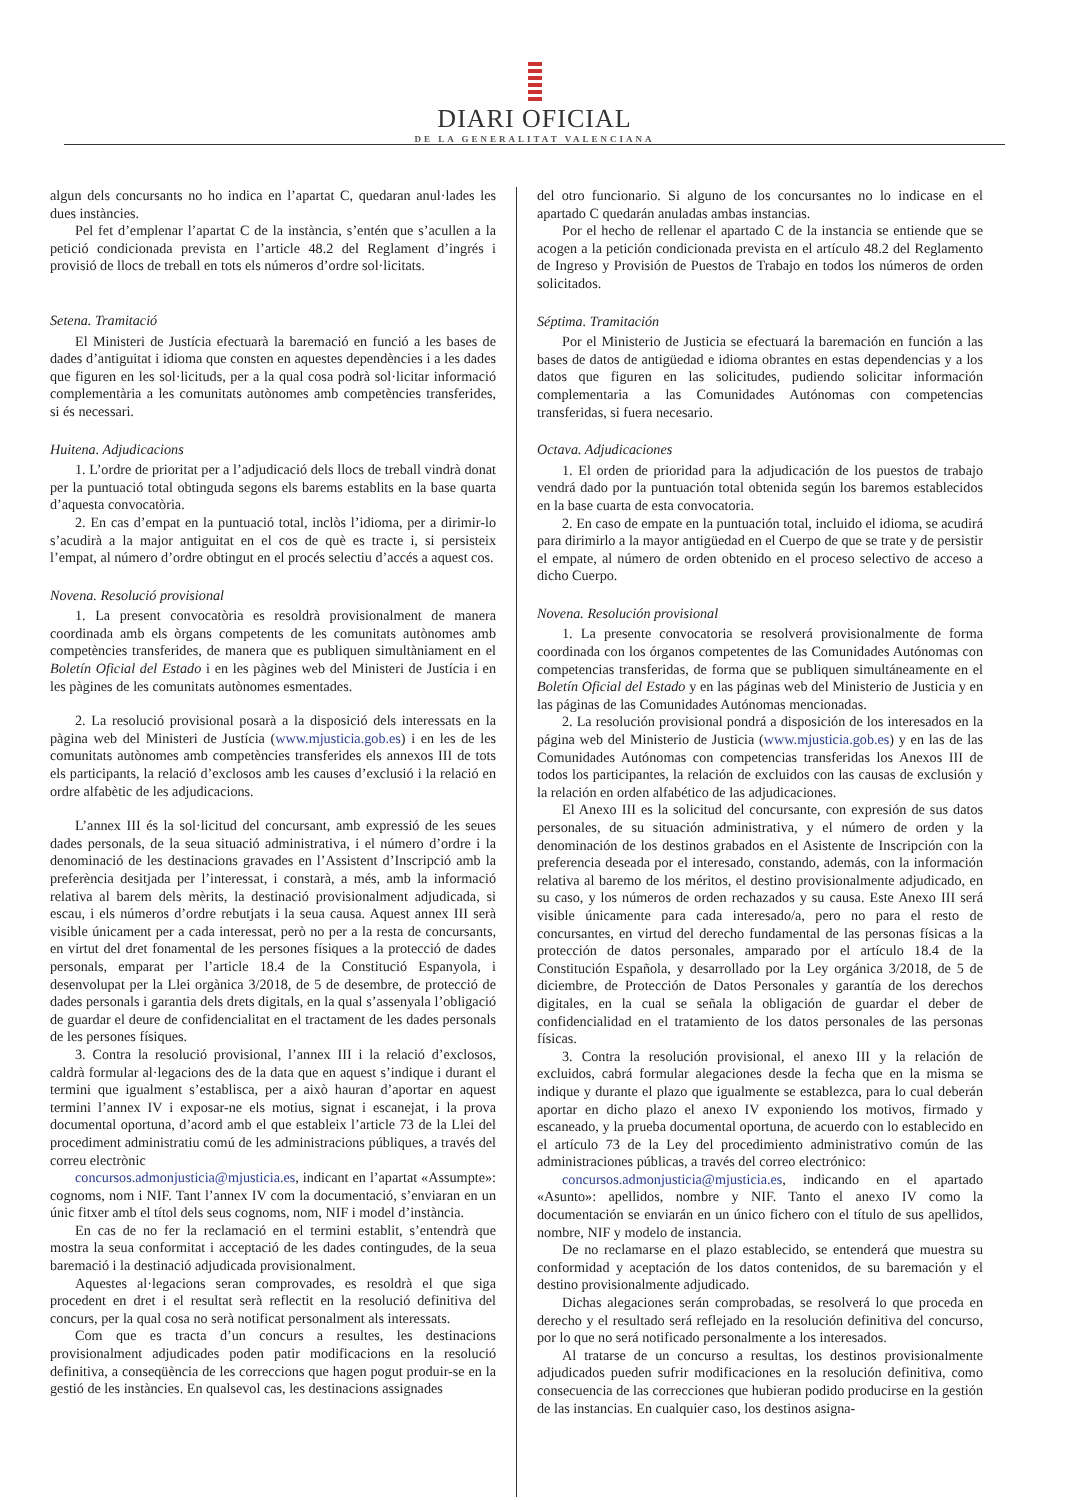DIARI OFICIAL
DE LA GENERALITAT VALENCIANA
algun dels concursants no ho indica en l’apartat C, quedaran anul·lades les dues instàncies.
Pel fet d’emplenar l’apartat C de la instància, s’entén que s’acullen a la petició condicionada prevista en l’article 48.2 del Reglament d’ingrés i provisió de llocs de treball en tots els números d’ordre sol·licitats.
Setena. Tramitació
El Ministeri de Justícia efectuarà la baremació en funció a les bases de dades d’antiguitat i idioma que consten en aquestes dependències i a les dades que figuren en les sol·licituds, per a la qual cosa podrà sol·licitar informació complementària a les comunitats autònomes amb competències transferides, si és necessari.
Huitena. Adjudicacions
1. L’ordre de prioritat per a l’adjudicació dels llocs de treball vindrà donat per la puntuació total obtinguda segons els barems establits en la base quarta d’aquesta convocatòria.
2. En cas d’empat en la puntuació total, inclòs l’idioma, per a dirimir-lo s’acudirà a la major antiguitat en el cos de què es tracte i, si persisteix l’empat, al número d’ordre obtingut en el procés selectiu d’accés a aquest cos.
Novena. Resolució provisional
1. La present convocatòria es resoldrà provisionalment de manera coordinada amb els òrgans competents de les comunitats autònomes amb competències transferides, de manera que es publiquen simultàniament en el Boletín Oficial del Estado i en les pàgines web del Ministeri de Justícia i en les pàgines de les comunitats autònomes esmentades.
2. La resolució provisional posarà a la disposició dels interessats en la pàgina web del Ministeri de Justícia (www.mjusticia.gob.es) i en les de les comunitats autònomes amb competències transferides els annexos III de tots els participants, la relació d’exclosos amb les causes d’exclusió i la relació en ordre alfabètic de les adjudicacions.
L’annex III és la sol·licitud del concursant, amb expressió de les seues dades personals, de la seua situació administrativa, i el número d’ordre i la denominació de les destinacions gravades en l’Assistent d’Inscripció amb la preferència desitjada per l’interessat, i constarà, a més, amb la informació relativa al barem dels mèrits, la destinació provisionalment adjudicada, si escau, i els números d’ordre rebutjats i la seua causa. Aquest annex III serà visible únicament per a cada interessat, però no per a la resta de concursants, en virtut del dret fonamental de les persones físiques a la protecció de dades personals, emparat per l’article 18.4 de la Constitució Espanyola, i desenvolupat per la Llei orgànica 3/2018, de 5 de desembre, de protecció de dades personals i garantia dels drets digitals, en la qual s’assenyala l’obligació de guardar el deure de confidencialitat en el tractament de les dades personals de les persones físiques.
3. Contra la resolució provisional, l’annex III i la relació d’exclosos, caldrà formular al·legacions des de la data que en aquest s’indique i durant el termini que igualment s’establisca, per a això hauran d’aportar en aquest termini l’annex IV i exposar-ne els motius, signat i escanejat, i la prova documental oportuna, d’acord amb el que estableix l’article 73 de la Llei del procediment administratiu comú de les administracions públiques, a través del correu electrònic
concursos.admonjusticia@mjusticia.es, indicant en l’apartat «Assumpte»: cognoms, nom i NIF. Tant l’annex IV com la documentació, s’enviaran en un únic fitxer amb el títol dels seus cognoms, nom, NIF i model d’instància.
En cas de no fer la reclamació en el termini establit, s’entendrà que mostra la seua conformitat i acceptació de les dades contingudes, de la seua baremació i la destinació adjudicada provisionalment.
Aquestes al·legacions seran comprovades, es resoldrà el que siga procedent en dret i el resultat serà reflectit en la resolució definitiva del concurs, per la qual cosa no serà notificat personalment als interessats.
Com que es tracta d’un concurs a resultes, les destinacions provisionalment adjudicades poden patir modificacions en la resolució definitiva, a conseqüència de les correccions que hagen pogut produir-se en la gestió de les instàncies. En qualsevol cas, les destinacions assignades
del otro funcionario. Si alguno de los concursantes no lo indicase en el apartado C quedarán anuladas ambas instancias.
Por el hecho de rellenar el apartado C de la instancia se entiende que se acogen a la petición condicionada prevista en el artículo 48.2 del Reglamento de Ingreso y Provisión de Puestos de Trabajo en todos los números de orden solicitados.
Séptima. Tramitación
Por el Ministerio de Justicia se efectuará la baremación en función a las bases de datos de antigüedad e idioma obrantes en estas dependencias y a los datos que figuren en las solicitudes, pudiendo solicitar información complementaria a las Comunidades Autónomas con competencias transferidas, si fuera necesario.
Octava. Adjudicaciones
1. El orden de prioridad para la adjudicación de los puestos de trabajo vendrá dado por la puntuación total obtenida según los baremos establecidos en la base cuarta de esta convocatoria.
2. En caso de empate en la puntuación total, incluido el idioma, se acudirá para dirimirlo a la mayor antigüedad en el Cuerpo de que se trate y de persistir el empate, al número de orden obtenido en el proceso selectivo de acceso a dicho Cuerpo.
Novena. Resolución provisional
1. La presente convocatoria se resolverá provisionalmente de forma coordinada con los órganos competentes de las Comunidades Autónomas con competencias transferidas, de forma que se publiquen simultáneamente en el Boletín Oficial del Estado y en las páginas web del Ministerio de Justicia y en las páginas de las Comunidades Autónomas mencionadas.
2. La resolución provisional pondrá a disposición de los interesados en la página web del Ministerio de Justicia (www.mjusticia.gob.es) y en las de las Comunidades Autónomas con competencias transferidas los Anexos III de todos los participantes, la relación de excluidos con las causas de exclusión y la relación en orden alfabético de las adjudicaciones.
El Anexo III es la solicitud del concursante, con expresión de sus datos personales, de su situación administrativa, y el número de orden y la denominación de los destinos grabados en el Asistente de Inscripción con la preferencia deseada por el interesado, constando, además, con la información relativa al baremo de los méritos, el destino provisionalmente adjudicado, en su caso, y los números de orden rechazados y su causa. Este Anexo III será visible únicamente para cada interesado/a, pero no para el resto de concursantes, en virtud del derecho fundamental de las personas físicas a la protección de datos personales, amparado por el artículo 18.4 de la Constitución Española, y desarrollado por la Ley orgánica 3/2018, de 5 de diciembre, de Protección de Datos Personales y garantía de los derechos digitales, en la cual se señala la obligación de guardar el deber de confidencialidad en el tratamiento de los datos personales de las personas físicas.
3. Contra la resolución provisional, el anexo III y la relación de excluidos, cabrá formular alegaciones desde la fecha que en la misma se indique y durante el plazo que igualmente se establezca, para lo cual deberán aportar en dicho plazo el anexo IV exponiendo los motivos, firmado y escaneado, y la prueba documental oportuna, de acuerdo con lo establecido en el artículo 73 de la Ley del procedimiento administrativo común de las administraciones públicas, a través del correo electrónico:
concursos.admonjusticia@mjusticia.es, indicando en el apartado «Asunto»: apellidos, nombre y NIF. Tanto el anexo IV como la documentación se enviarán en un único fichero con el título de sus apellidos, nombre, NIF y modelo de instancia.
De no reclamarse en el plazo establecido, se entenderá que muestra su conformidad y aceptación de los datos contenidos, de su baremación y el destino provisionalmente adjudicado.
Dichas alegaciones serán comprobadas, se resolverá lo que proceda en derecho y el resultado será reflejado en la resolución definitiva del concurso, por lo que no será notificado personalmente a los interesados.
Al tratarse de un concurso a resultas, los destinos provisionalmente adjudicados pueden sufrir modificaciones en la resolución definitiva, como consecuencia de las correcciones que hubieran podido producirse en la gestión de las instancias. En cualquier caso, los destinos asigna-